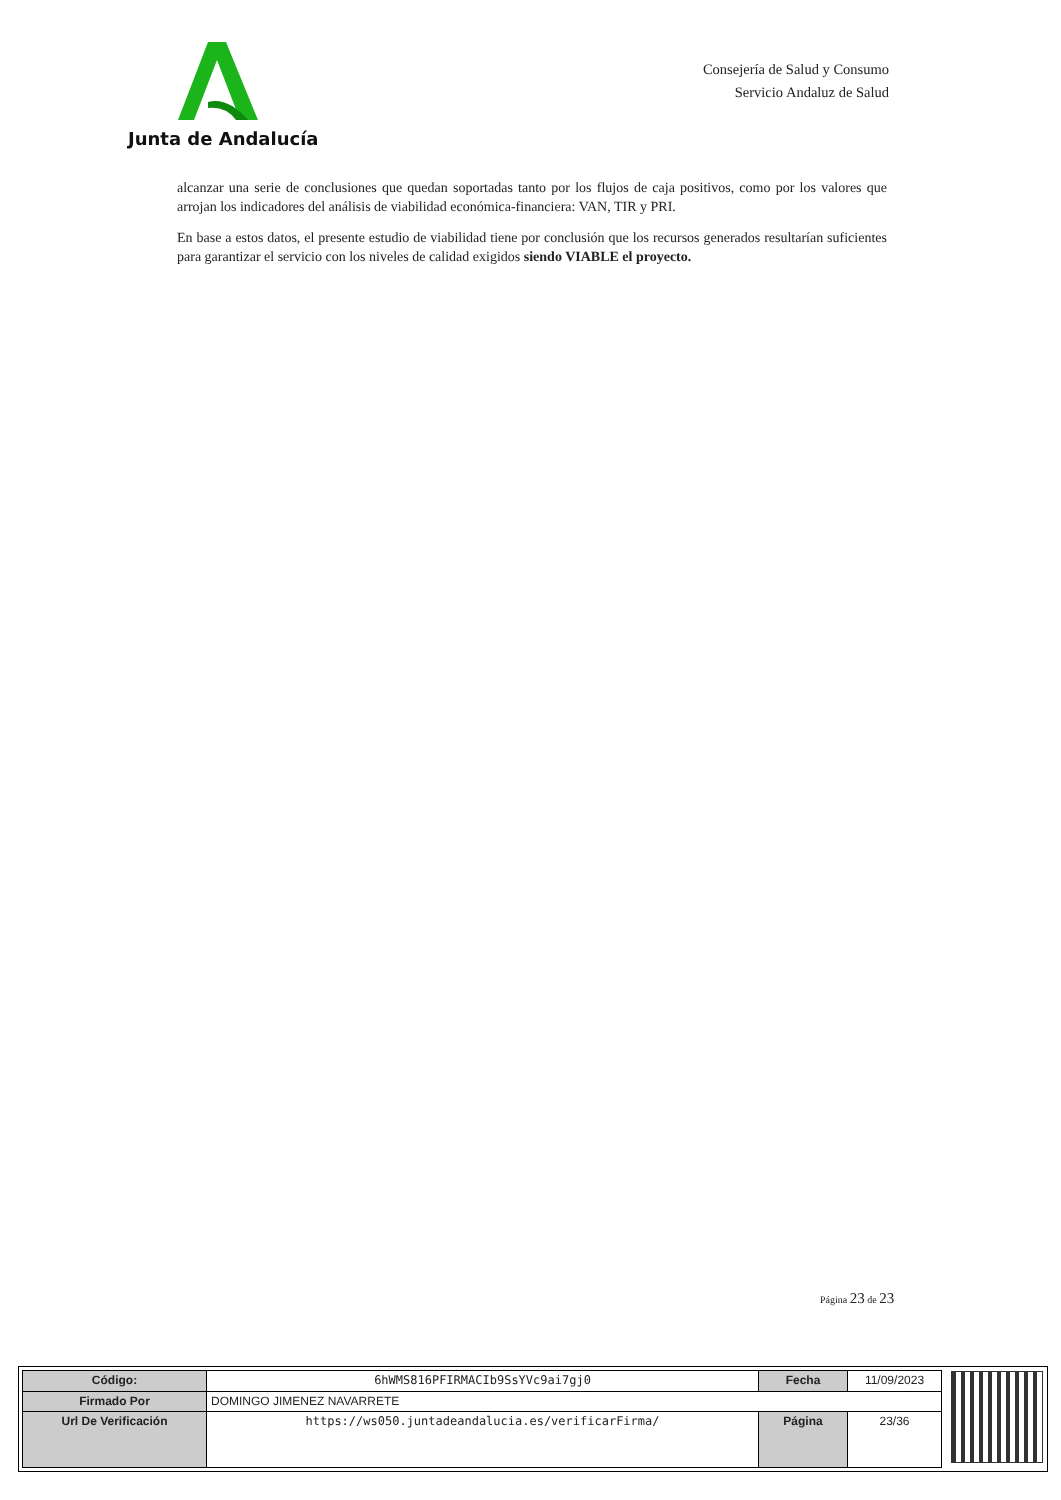Junta de Andalucía
Consejería de Salud y Consumo
Servicio Andaluz de Salud
alcanzar una serie de conclusiones que quedan soportadas tanto por los flujos de caja positivos, como por los valores que arrojan los indicadores del análisis de viabilidad económica-financiera: VAN, TIR y PRI.
En base a estos datos, el presente estudio de viabilidad tiene por conclusión que los recursos generados resultarían suficientes para garantizar el servicio con los niveles de calidad exigidos siendo VIABLE el proyecto.
Página 23 de 23
| Código: | 6hWMS816PFIRMACIb9SsYVc9ai7gj0 | Fecha | 11/09/2023 |
| Firmado Por | DOMINGO JIMENEZ NAVARRETE | | |
| Url De Verificación | https://ws050.juntadeandalucia.es/verificarFirma/ | Página | 23/36 |